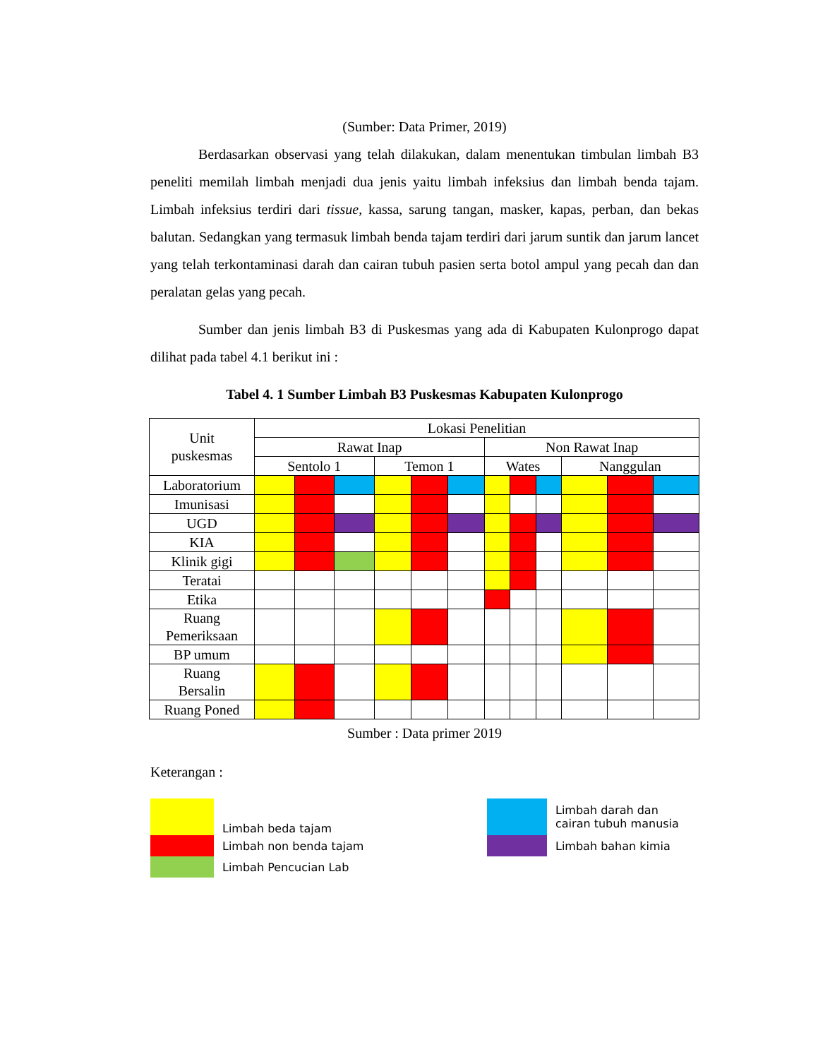(Sumber: Data Primer, 2019)
Berdasarkan observasi yang telah dilakukan, dalam menentukan timbulan limbah B3 peneliti memilah limbah menjadi dua jenis yaitu limbah infeksius dan limbah benda tajam. Limbah infeksius terdiri dari tissue, kassa, sarung tangan, masker, kapas, perban, dan bekas balutan. Sedangkan yang termasuk limbah benda tajam terdiri dari jarum suntik dan jarum lancet yang telah terkontaminasi darah dan cairan tubuh pasien serta botol ampul yang pecah dan dan peralatan gelas yang pecah.
Sumber dan jenis limbah B3 di Puskesmas yang ada di Kabupaten Kulonprogo dapat dilihat pada tabel 4.1 berikut ini :
Tabel 4. 1 Sumber Limbah B3 Puskesmas Kabupaten Kulonprogo
| Unit puskesmas | Lokasi Penelitian | | | | | | | | | | | |
| --- | --- | --- | --- | --- | --- | --- | --- | --- | --- | --- | --- | --- |
| | Rawat Inap | | | | | | Non Rawat Inap | | | | | |
| | Sentolo 1 | | | Temon 1 | | | Wates | | | Nanggulan | | |
| Laboratorium | | | | | | | | | | | | |
| Imunisasi | | | | | | | | | | | | |
| UGD | | | | | | | | | | | | |
| KIA | | | | | | | | | | | | |
| Klinik gigi | | | | | | | | | | | | |
| Teratai | | | | | | | | | | | | |
| Etika | | | | | | | | | | | | |
| Ruang Pemeriksaan | | | | | | | | | | | | |
| BP umum | | | | | | | | | | | | |
| Ruang Bersalin | | | | | | | | | | | | |
| Ruang Poned | | | | | | | | | | | | |
Sumber : Data primer 2019
Keterangan :
Limbah beda tajam
Limbah non benda tajam
Limbah Pencucian Lab
Limbah darah dan
cairan tubuh manusia
Limbah bahan kimia